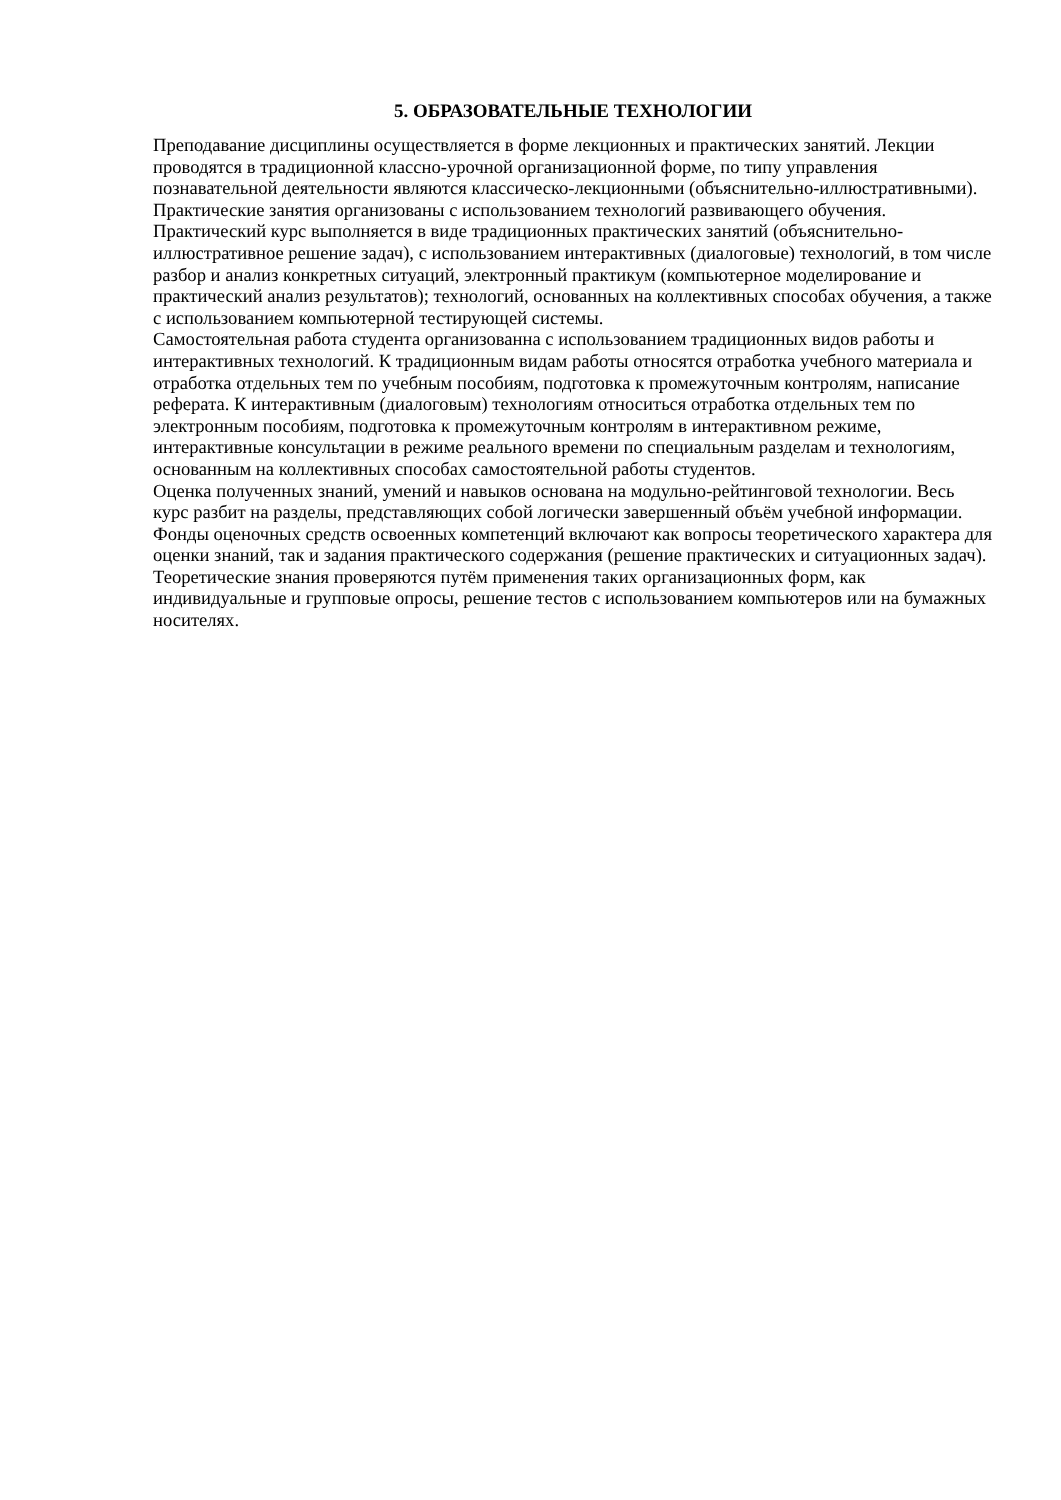5. ОБРАЗОВАТЕЛЬНЫЕ ТЕХНОЛОГИИ
Преподавание дисциплины осуществляется в форме лекционных и практических занятий. Лекции проводятся в традиционной классно-урочной организационной форме, по типу управления познавательной деятельности являются классическо-лекционными (объяснительно-иллюстративными).
Практические занятия организованы с использованием технологий развивающего обучения. Практический курс выполняется в виде традиционных практических занятий (объяснительно-иллюстративное решение задач), с использованием интерактивных (диалоговые) технологий, в том числе разбор и анализ конкретных ситуаций, электронный практикум (компьютерное моделирование и практический анализ результатов); технологий, основанных на коллективных способах обучения, а также с использованием компьютерной тестирующей системы.
Самостоятельная работа студента организованна с использованием традиционных видов работы и интерактивных технологий. К традиционным видам работы относятся отработка учебного материала и отработка отдельных тем по учебным пособиям, подготовка к промежуточным контролям, написание реферата. К интерактивным (диалоговым) технологиям относиться отработка отдельных тем по электронным пособиям, подготовка к промежуточным контролям в интерактивном режиме, интерактивные консультации в режиме реального времени по специальным разделам и технологиям, основанным на коллективных способах самостоятельной работы студентов.
Оценка полученных знаний, умений и навыков основана на модульно-рейтинговой технологии. Весь курс разбит на разделы, представляющих собой логически завершенный объём учебной информации. Фонды оценочных средств освоенных компетенций включают как вопросы теоретического характера для оценки знаний, так и задания практического содержания (решение практических и ситуационных задач). Теоретические знания проверяются путём применения таких организационных форм, как индивидуальные и групповые опросы, решение тестов с использованием компьютеров или на бумажных носителях.